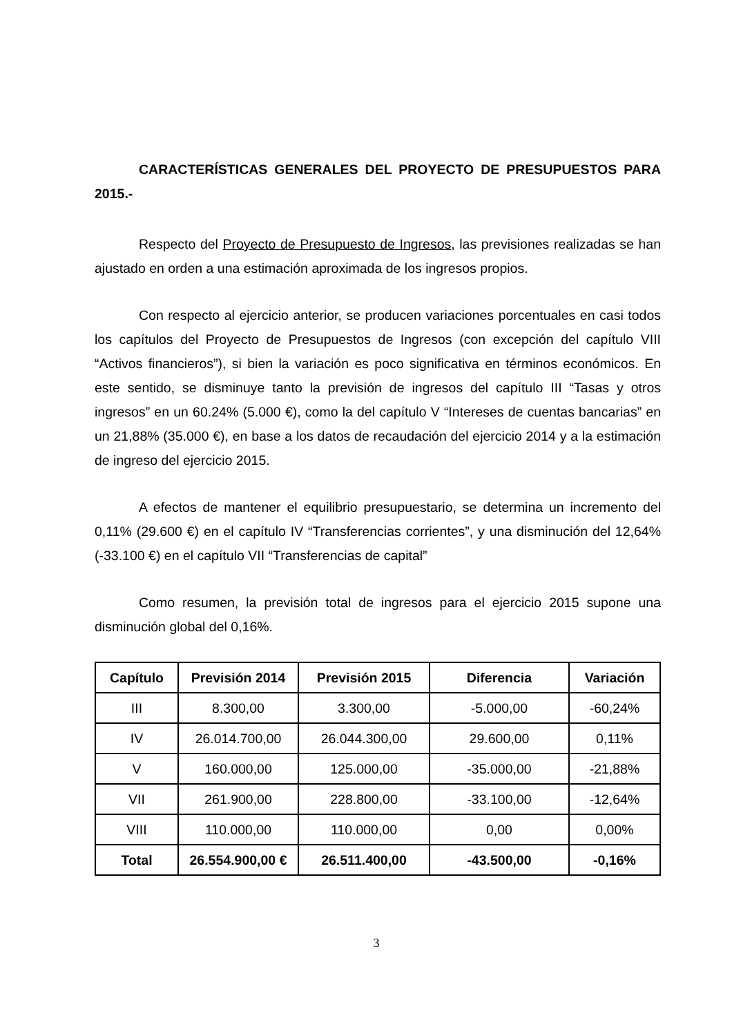CARACTERÍSTICAS GENERALES DEL PROYECTO DE PRESUPUESTOS PARA 2015.-
Respecto del Proyecto de Presupuesto de Ingresos, las previsiones realizadas se han ajustado en orden a una estimación aproximada de los ingresos propios.
Con respecto al ejercicio anterior, se producen variaciones porcentuales en casi todos los capítulos del Proyecto de Presupuestos de Ingresos (con excepción del capítulo VIII “Activos financieros”), si bien la variación es poco significativa en términos económicos. En este sentido, se disminuye tanto la previsión de ingresos del capítulo III “Tasas y otros ingresos” en un 60.24% (5.000 €), como la del capítulo V “Intereses de cuentas bancarias” en un 21,88% (35.000 €), en base a los datos de recaudación del ejercicio 2014 y a la estimación de ingreso del ejercicio 2015.
A efectos de mantener el equilibrio presupuestario, se determina un incremento del 0,11% (29.600 €) en el capítulo IV “Transferencias corrientes”, y una disminución del 12,64% (-33.100 €) en el capítulo VII “Transferencias de capital”
Como resumen, la previsión total de ingresos para el ejercicio 2015 supone una disminución global del 0,16%.
| Capítulo | Previsión 2014 | Previsión 2015 | Diferencia | Variación |
| --- | --- | --- | --- | --- |
| III | 8.300,00 | 3.300,00 | -5.000,00 | -60,24% |
| IV | 26.014.700,00 | 26.044.300,00 | 29.600,00 | 0,11% |
| V | 160.000,00 | 125.000,00 | -35.000,00 | -21,88% |
| VII | 261.900,00 | 228.800,00 | -33.100,00 | -12,64% |
| VIII | 110.000,00 | 110.000,00 | 0,00 | 0,00% |
| Total | 26.554.900,00 € | 26.511.400,00 | -43.500,00 | -0,16% |
3